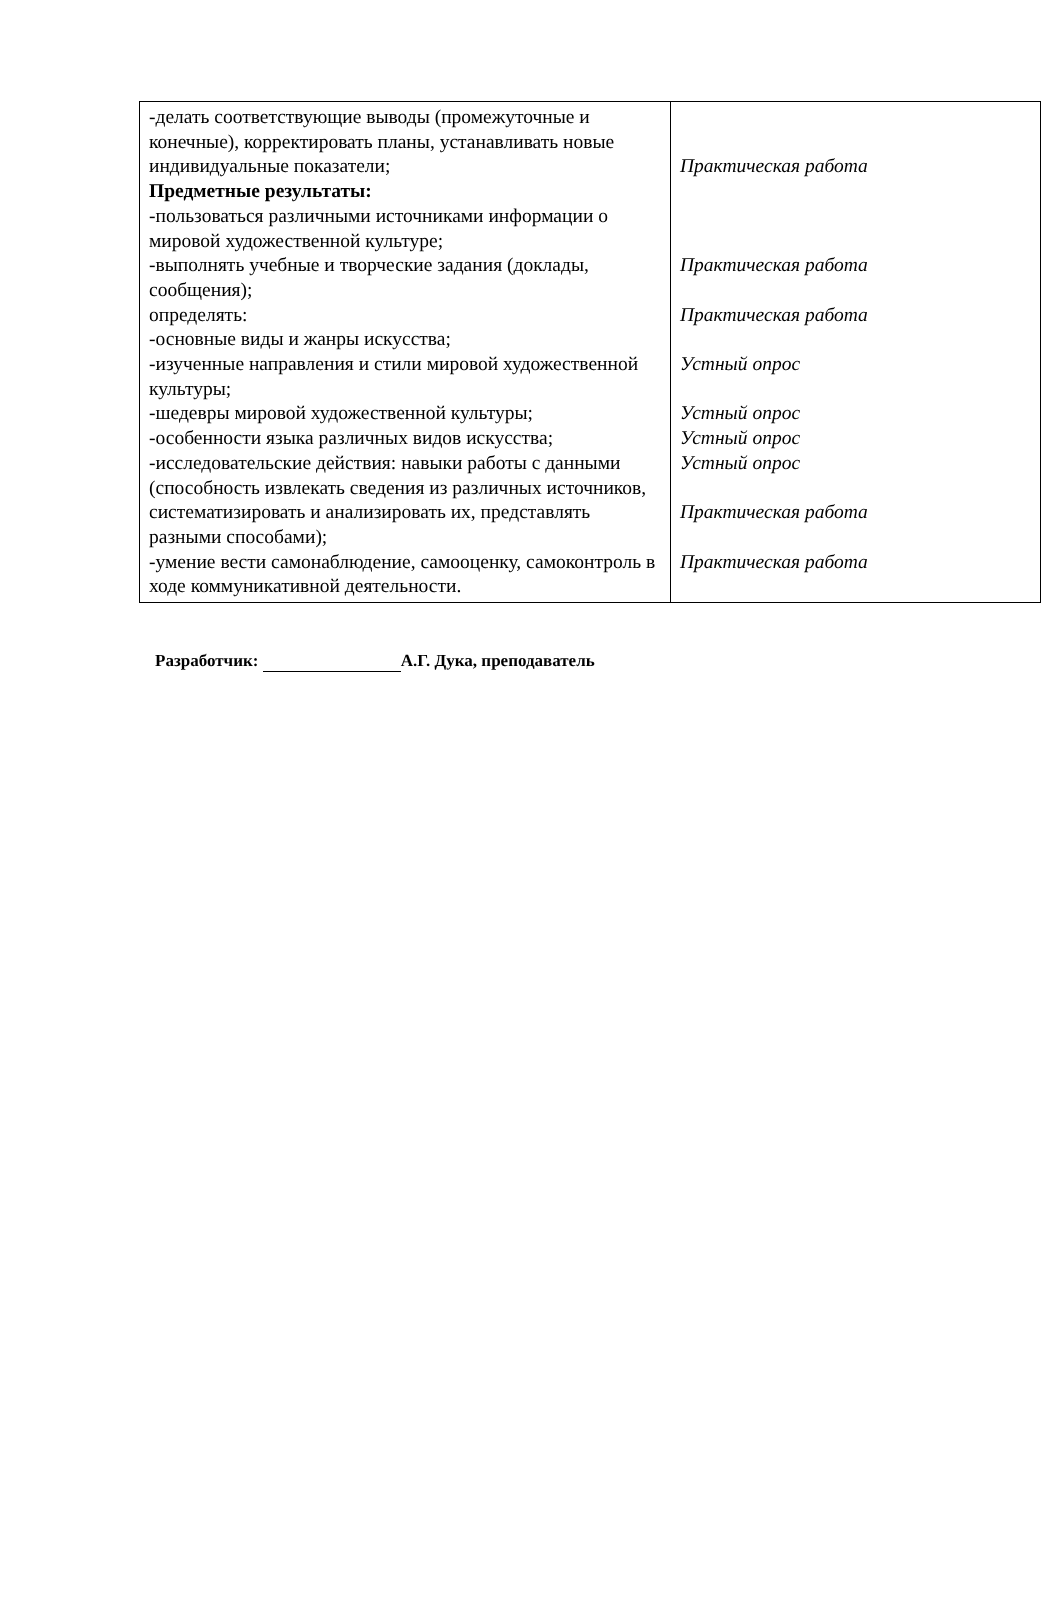| -делать соответствующие выводы (промежуточные и конечные), корректировать планы, устанавливать новые индивидуальные показатели; Предметные результаты: -пользоваться различными источниками информации о мировой художественной культуре; -выполнять учебные и творческие задания (доклады, сообщения); определять: -основные виды и жанры искусства; -изученные направления и стили мировой художественной культуры; -шедевры мировой художественной культуры; -особенности языка различных видов искусства; -исследовательские действия: навыки работы с данными (способность извлекать сведения из различных источников, систематизировать и анализировать их, представлять разными способами); -умение вести самонаблюдение, самооценку, самоконтроль в ходе коммуникативной деятельности. | Практическая работа Практическая работа Практическая работа Устный опрос Устный опрос Устный опрос Устный опрос Практическая работа Практическая работа |
Разработчик: А.Г. Дука, преподаватель